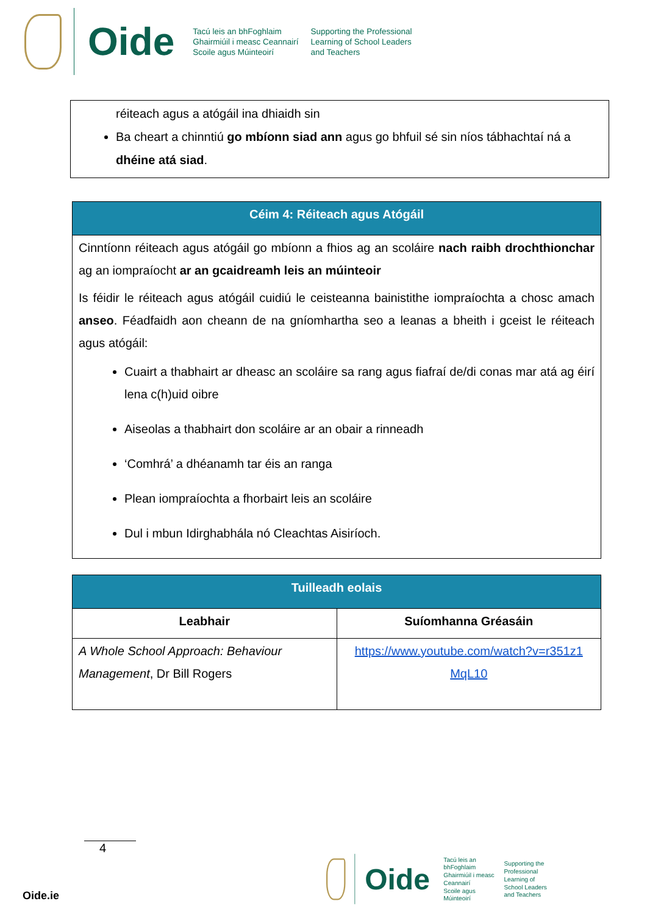Oide
Tacú leis an bhFoghlaim
Ghairmiúil i measc Ceannairí
Scoile agus Múinteoirí
Supporting the Professional
Learning of School Leaders
and Teachers
réiteach agus a atógáil ina dhiaidh sin
Ba cheart a chinntiú go mbíonn siad ann agus go bhfuil sé sin níos tábhachtaí ná a dhéine atá siad.
| Céim 4: Réiteach agus Atógáil |
| --- |
| Cinntíonn réiteach agus atógáil go mbíonn a fhios ag an scoláire nach raibh drochthionchar ag an iompraíocht ar an gcaidreamh leis an múinteoir Is féidir le réiteach agus atógáil cuidiú le ceisteanna bainistithe iompraíochta a chosc amach anseo . Féadfaidh aon cheann de na gníomhartha seo a leanas a bheith i gceist le réiteach agus atógáil: Cuairt a thabhairt ar dheasc an scoláire sa rang agus fiafraí de/di conas mar atá ag éirí lena c(h)uid oibre Aiseolas a thabhairt don scoláire ar an obair a rinneadh ‘Comhrá’ a dhéanamh tar éis an ranga Plean iompraíochta a fhorbairt leis an scoláire Dul i mbun Idirghabhála nó Cleachtas Aisiríoch. |
| Tuilleadh eolais | |
| --- | --- |
| Leabhair | Suíomhanna Gréasáin |
| A Whole School Approach: Behaviour Management , Dr Bill Rogers | https://www.youtube.com/watch?v=r351z1 MqL10 |
4
Oide.ie
Oide
Tacú leis an bhFoghlaim
Ghairmiúil i measc Ceannairí
Scoile agus Múinteoirí
Supporting the Professional
Learning of School Leaders
and Teachers